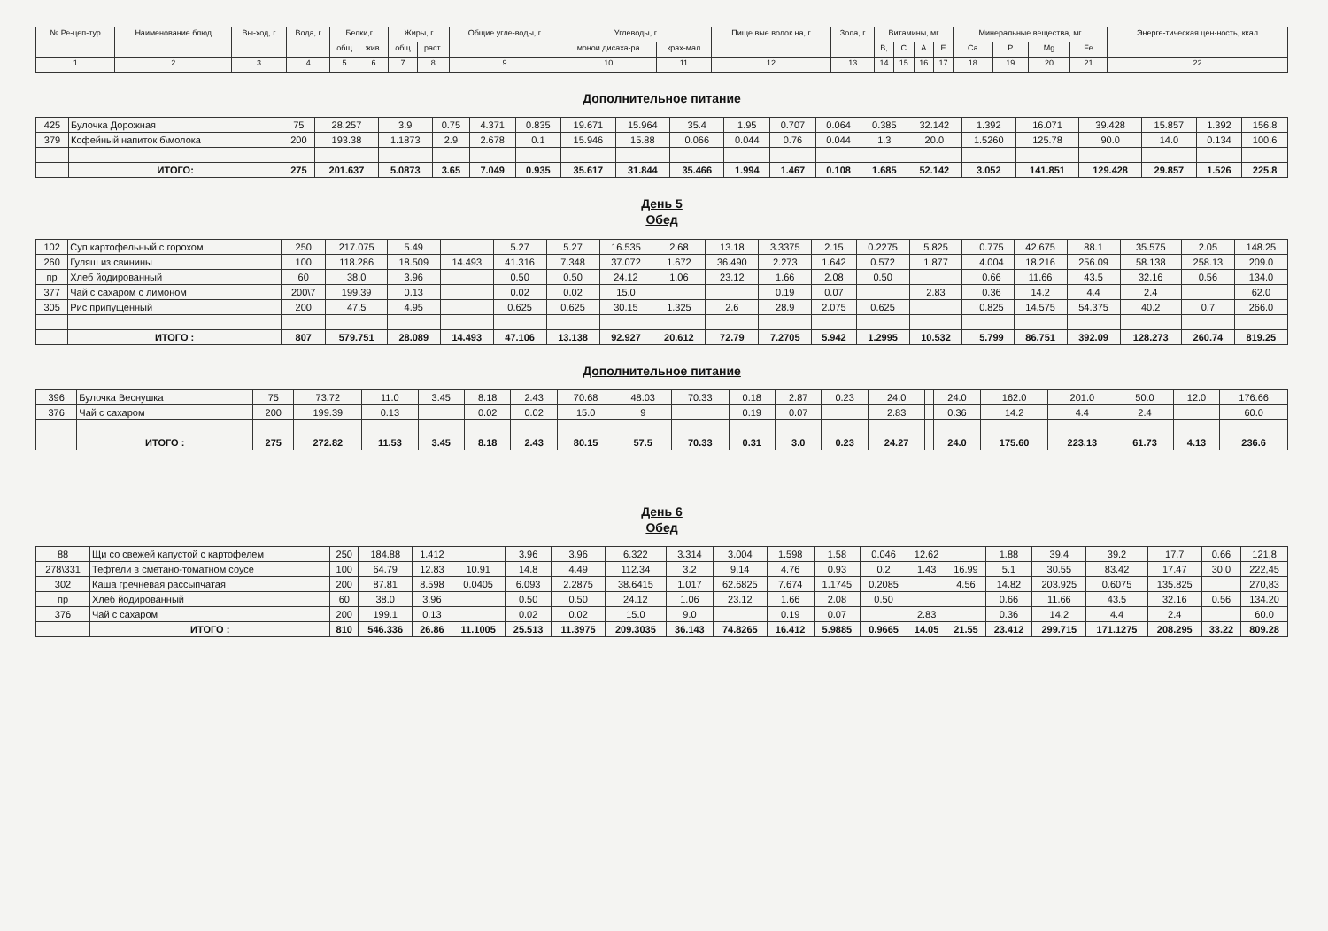| № Ре-цеп-тур | Наименование блюд | Вы-ход, г | Вода, г | Белки,г | | Жиры, г | | Общие угле-воды, г | Углеводы, г | | Пище вые волок на, г | Зола, г | Витамины, мг | | | | Минеральные вещества, мг | | | | Энерге-тическая цен-ность, ккал |
| --- | --- | --- | --- | --- | --- | --- | --- | --- | --- | --- | --- | --- | --- | --- | --- | --- | --- | --- | --- | --- | --- |
| | | | | общ | жив. | общ | раст. | | монои дисаха-ра | крах-мал | | | B, | C | A | E | Ca | P | Mg | Fe | |
| 1 | 2 | 3 | 4 | 5 | 6 | 7 | 8 | 9 | 10 | 11 | 12 | 13 | 14 | 15 | 16 | 17 | 18 | 19 | 20 | 21 | 22 |
Дополнительное питание
| 425 | Булочка Дорожная | 75 | 28.257 | 3.9 | 0.75 | 4.371 | 0.835 | 19.671 | 15.964 | 35.4 | 1.95 | 0.707 | 0.064 | 0.385 | 32.142 | 1.392 | 16.071 | 39.428 | 15.857 | 1.392 | 156.8 |
| 379 | Кофейный напиток б\молока | 200 | 193.38 | 1.1873 | 2.9 | 2.678 | 0.1 | 15.946 | 15.88 | 0.066 | 0.044 | 0.76 | 0.044 | 1.3 | 20.0 | 1.5260 | 125.78 | 90.0 | 14.0 | 0.134 | 100.6 |
| | ИТОГО: | 275 | 201.637 | 5.0873 | 3.65 | 7.049 | 0.935 | 35.617 | 31.844 | 35.466 | 1.994 | 1.467 | 0.108 | 1.685 | 52.142 | 3.052 | 141.851 | 129.428 | 29.857 | 1.526 | 225.8 |
День 5
Обед
| 102 | Суп картофельный с горохом | 250 | 217.075 | 5.49 | | 5.27 | 5.27 | 16.535 | 2.68 | 13.18 | 3.3375 | 2.15 | 0.2275 | 5.825 | | 0.775 | 42.675 | 88.1 | 35.575 | 2.05 | 148.25 |
| 260 | Гуляш из свинины | 100 | 118.286 | 18.509 | 14.493 | 41.316 | 7.348 | 37.072 | 1.672 | 36.490 | 2.273 | 1.642 | 0.572 | 1.877 | | 4.004 | 18.216 | 256.09 | 58.138 | 258.13 | 209.0 |
| пр | Хлеб йодированный | 60 | 38.0 | 3.96 | | 0.50 | 0.50 | 24.12 | 1.06 | 23.12 | 1.66 | 2.08 | 0.50 | | | 0.66 | 11.66 | 43.5 | 32.16 | 0.56 | 134.0 |
| 377 | Чай с сахаром с лимоном | 200\7 | 199.39 | 0.13 | | 0.02 | 0.02 | 15.0 | | | 0.19 | 0.07 | | 2.83 | | 0.36 | 14.2 | 4.4 | 2.4 | | 62.0 |
| 305 | Рис припущенный | 200 | 47.5 | 4.95 | | 0.625 | 0.625 | 30.15 | 1.325 | 2.6 | 28.9 | 2.075 | 0.625 | | | 0.825 | 14.575 | 54.375 | 40.2 | 0.7 | 266.0 |
| | ИТОГО : | 807 | 579.751 | 28.089 | 14.493 | 47.106 | 13.138 | 92.927 | 20.612 | 72.79 | 7.2705 | 5.942 | 1.2995 | 10.532 | | 5.799 | 86.751 | 392.09 | 128.273 | 260.74 | 819.25 |
Дополнительное питание
| 396 | Булочка Веснушка | 75 | 73.72 | 11.0 | 3.45 | 8.18 | 2.43 | 70.68 | 48.03 | 70.33 | 0.18 | 2.87 | 0.23 | 24.0 | | 24.0 | 162.0 | 201.0 | 50.0 | 12.0 | 176.66 |
| 376 | Чай с сахаром | 200 | 199.39 | 0.13 | | 0.02 | 0.02 | 15.0 | 9 | | 0.19 | 0.07 | | 2.83 | | 0.36 | 14.2 | 4.4 | 2.4 | | 60.0 |
| | ИТОГО : | 275 | 272.82 | 11.53 | 3.45 | 8.18 | 2.43 | 80.15 | 57.5 | 70.33 | 0.31 | 3.0 | 0.23 | 24.27 | | 24.0 | 175.60 | 223.13 | 61.73 | 4.13 | 236.6 |
День 6
Обед
| 88 | Щи со свежей капустой с картофелем | 250 | 184.88 | 1.412 | | 3.96 | 3.96 | 6.322 | 3.314 | 3.004 | 1.598 | 1.58 | 0.046 | 12.62 | | 1.88 | 39.4 | 39.2 | 17.7 | 0.66 | 121,8 |
| 278\331 | Тефтели в сметано-томатном соусе | 100 | 64.79 | 12.83 | 10.91 | 14.8 | 4.49 | 112.34 | 3.2 | 9.14 | 4.76 | 0.93 | 0.2 | 1.43 | 16.99 | 5.1 | 30.55 | 83.42 | 17.47 | 30.0 | 222,45 |
| 302 | Каша гречневая рассыпчатая | 200 | 87.81 | 8.598 | 0.0405 | 6.093 | 2.2875 | 38.6415 | 1.017 | 62.6825 | 7.674 | 1.1745 | 0.2085 | | 4.56 | 14.82 | 203.925 | 0.6075 | 135.825 | | 270,83 |
| пр | Хлеб йодированный | 60 | 38.0 | 3.96 | | 0.50 | 0.50 | 24.12 | 1.06 | 23.12 | 1.66 | 2.08 | 0.50 | | | 0.66 | 11.66 | 43.5 | 32.16 | 0.56 | 134.20 |
| 376 | Чай с сахаром | 200 | 199.1 | 0.13 | | 0.02 | 0.02 | 15.0 | 9.0 | | 0.19 | 0.07 | | 2.83 | | 0.36 | 14.2 | 4.4 | 2.4 | | 60.0 |
| | ИТОГО : | 810 | 546.336 | 26.86 | 11.1005 | 25.513 | 11.3975 | 209.3035 | 36.143 | 74.8265 | 16.412 | 5.9885 | 0.9665 | 14.05 | 21.55 | 23.412 | 299.715 | 171.1275 | 208.295 | 33.22 | 809.28 |